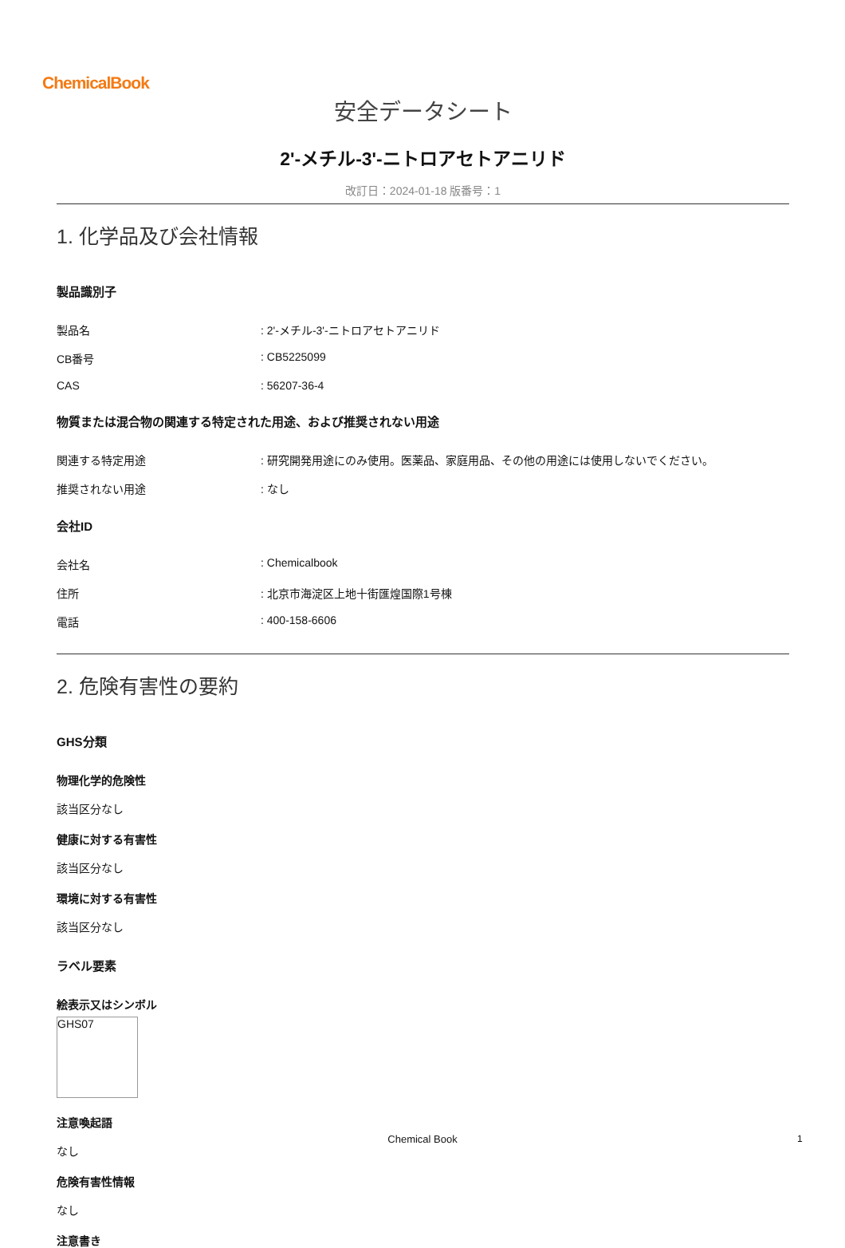ChemicalBook
安全データシート
2'-メチル-3'-ニトロアセトアニリド
改訂日：2024-01-18 版番号：1
1. 化学品及び会社情報
製品識別子
製品名: 2'-メチル-3'-ニトロアセトアニリド
CB番号: CB5225099
CAS: 56207-36-4
物質または混合物の関連する特定された用途、および推奨されない用途
関連する特定用途: 研究開発用途にのみ使用。医薬品、家庭用品、その他の用途には使用しないでください。
推奨されない用途: なし
会社ID
会社名: Chemicalbook
住所: 北京市海淀区上地十街匯煌国際1号棟
電話: 400-158-6606
2. 危険有害性の要約
GHS分類
物理化学的危険性
該当区分なし
健康に対する有害性
該当区分なし
環境に対する有害性
該当区分なし
ラベル要素
絵表示又はシンボル
GHS07
注意喚起語
なし
危険有害性情報
なし
注意書き
Chemical Book 1